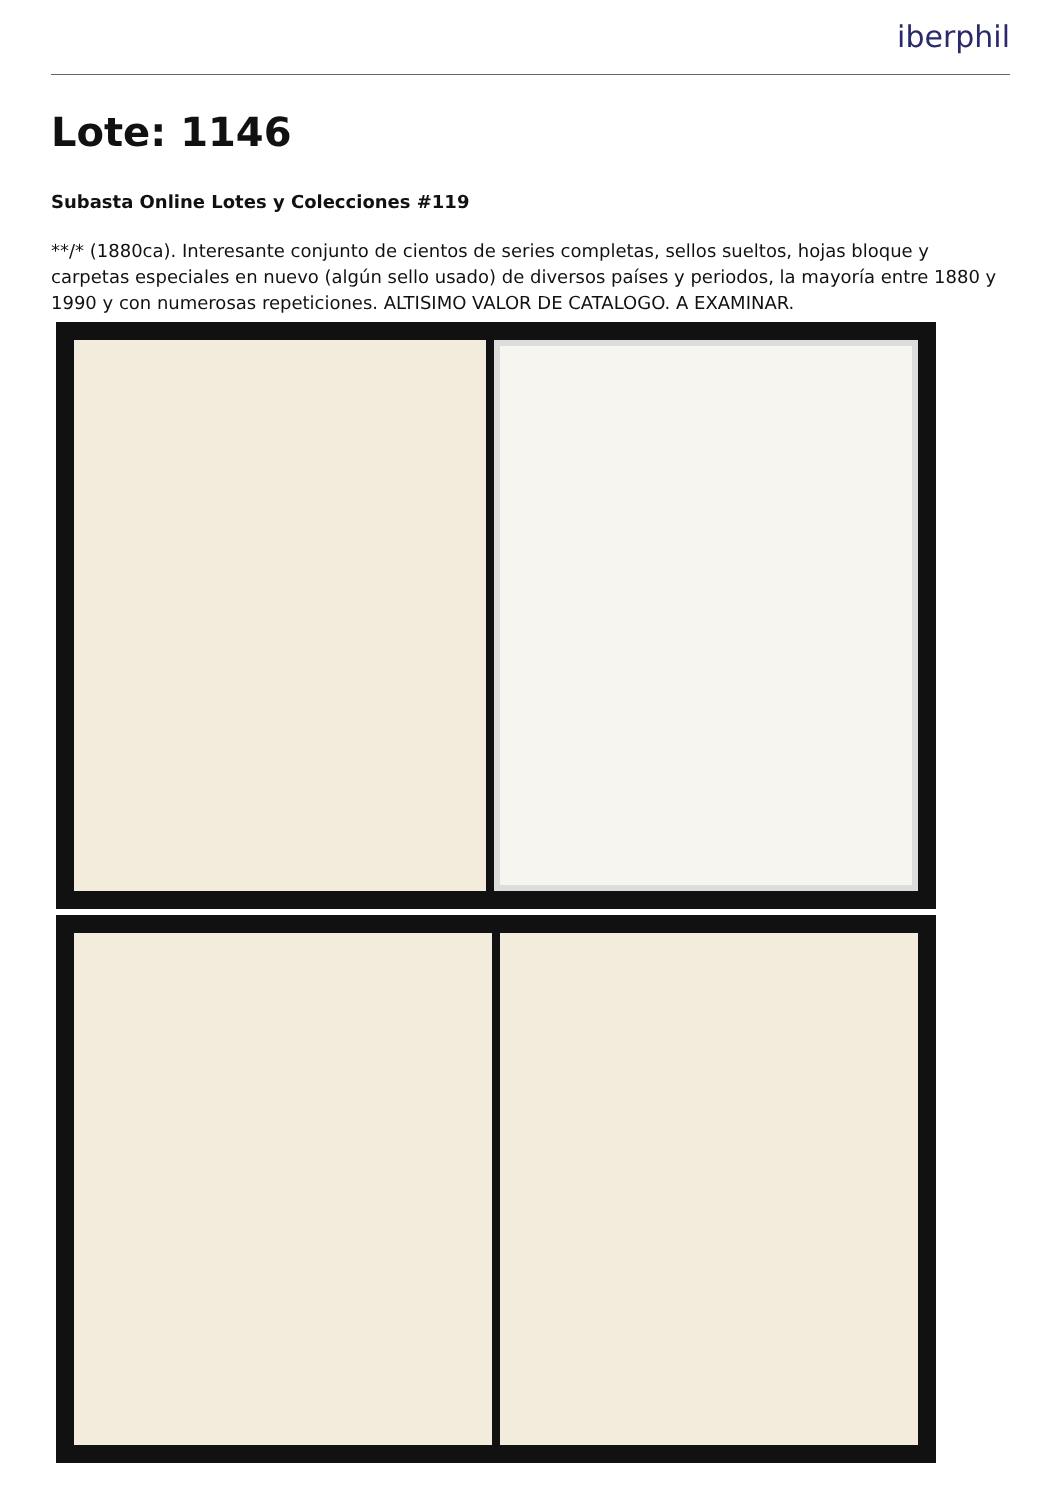iberphil
Lote: 1146
Subasta Online Lotes y Colecciones #119
**/* (1880ca). Interesante conjunto de cientos de series completas, sellos sueltos, hojas bloque y carpetas especiales en nuevo (algún sello usado) de diversos países y periodos, la mayoría entre 1880 y 1990 y con numerosas repeticiones. ALTISIMO VALOR DE CATALOGO. A EXAMINAR.